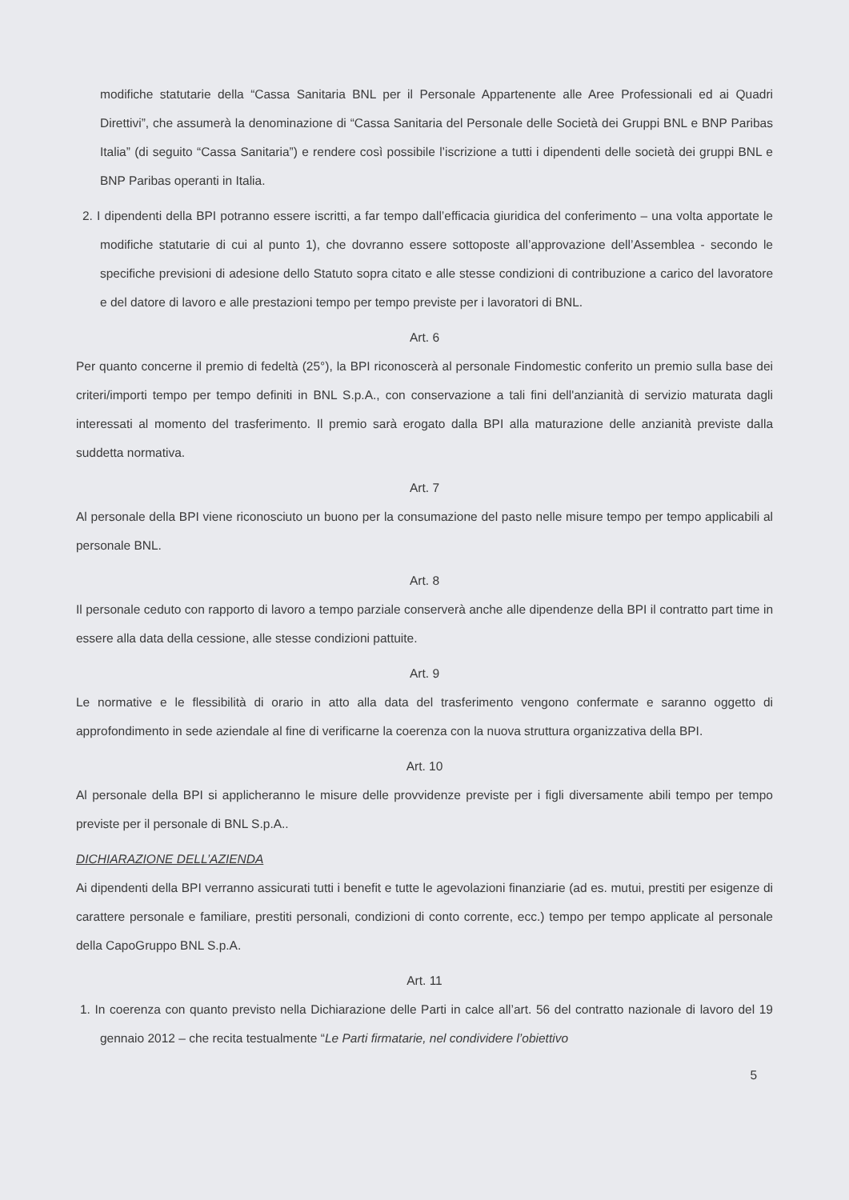modifiche statutarie della “Cassa Sanitaria BNL per il Personale Appartenente alle Aree Professionali ed ai Quadri Direttivi”, che assumerà la denominazione di “Cassa Sanitaria del Personale delle Società dei Gruppi BNL e BNP Paribas Italia” (di seguito “Cassa Sanitaria”) e rendere così possibile l’iscrizione a tutti i dipendenti delle società dei gruppi BNL e BNP Paribas operanti in Italia.
2. I dipendenti della BPI potranno essere iscritti, a far tempo dall’efficacia giuridica del conferimento – una volta apportate le modifiche statutarie di cui al punto 1), che dovranno essere sottoposte all’approvazione dell’Assemblea - secondo le specifiche previsioni di adesione dello Statuto sopra citato e alle stesse condizioni di contribuzione a carico del lavoratore e del datore di lavoro e alle prestazioni tempo per tempo previste per i lavoratori di BNL.
Art. 6
Per quanto concerne il premio di fedeltà (25°), la BPI riconoscerà al personale Findomestic conferito un premio sulla base dei criteri/importi tempo per tempo definiti in BNL S.p.A., con conservazione a tali fini dell'anzianità di servizio maturata dagli interessati al momento del trasferimento. Il premio sarà erogato dalla BPI alla maturazione delle anzianità previste dalla suddetta normativa.
Art. 7
Al personale della BPI viene riconosciuto un buono per la consumazione del pasto nelle misure tempo per tempo applicabili al personale BNL.
Art. 8
Il personale ceduto con rapporto di lavoro a tempo parziale conserverà anche alle dipendenze della BPI il contratto part time in essere alla data della cessione, alle stesse condizioni pattuite.
Art. 9
Le normative e le flessibilità di orario in atto alla data del trasferimento vengono confermate e saranno oggetto di approfondimento in sede aziendale al fine di verificarne la coerenza con la nuova struttura organizzativa della BPI.
Art. 10
Al personale della BPI si applicheranno le misure delle provvidenze previste per i figli diversamente abili tempo per tempo previste per il personale di BNL S.p.A..
DICHIARAZIONE DELL’AZIENDA
Ai dipendenti della BPI verranno assicurati tutti i benefit e tutte le agevolazioni finanziarie (ad es. mutui, prestiti per esigenze di carattere personale e familiare, prestiti personali, condizioni di conto corrente, ecc.) tempo per tempo applicate al personale della CapoGruppo BNL S.p.A.
Art. 11
1. In coerenza con quanto previsto nella Dichiarazione delle Parti in calce all’art. 56 del contratto nazionale di lavoro del 19 gennaio 2012 – che recita testualmente “Le Parti firmatarie, nel condividere l’obiettivo
5